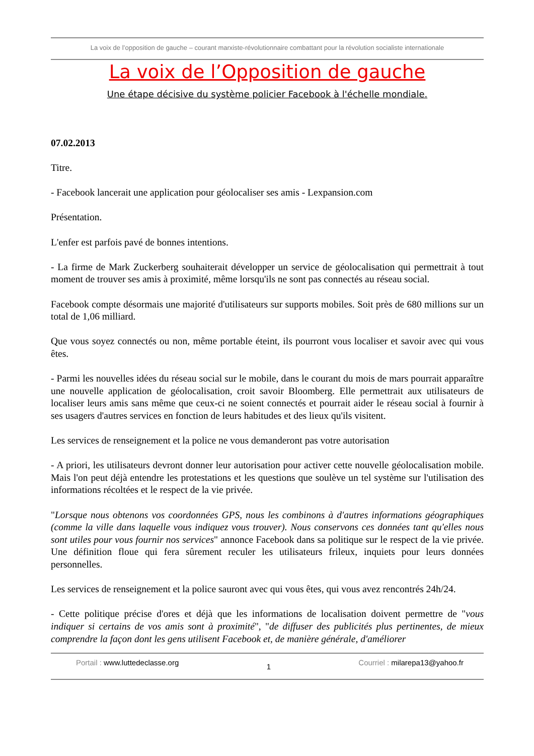La voix de l’opposition de gauche – courant marxiste-révolutionnaire combattant pour la révolution socialiste internationale
La voix de l’Opposition de gauche
Une étape décisive du système policier Facebook à l'échelle mondiale.
07.02.2013
Titre.
- Facebook lancerait une application pour géolocaliser ses amis - Lexpansion.com
Présentation.
L'enfer est parfois pavé de bonnes intentions.
- La firme de Mark Zuckerberg souhaiterait développer un service de géolocalisation qui permettrait à tout moment de trouver ses amis à proximité, même lorsqu'ils ne sont pas connectés au réseau social.
Facebook compte désormais une majorité d'utilisateurs sur supports mobiles. Soit près de 680 millions sur un total de 1,06 milliard.
Que vous soyez connectés ou non, même portable éteint, ils pourront vous localiser et savoir avec qui vous êtes.
- Parmi les nouvelles idées du réseau social sur le mobile, dans le courant du mois de mars pourrait apparaître une nouvelle application de géolocalisation, croit savoir Bloomberg. Elle permettrait aux utilisateurs de localiser leurs amis sans même que ceux-ci ne soient connectés et pourrait aider le réseau social à fournir à ses usagers d'autres services en fonction de leurs habitudes et des lieux qu'ils visitent.
Les services de renseignement et la police ne vous demanderont pas votre autorisation
- A priori, les utilisateurs devront donner leur autorisation pour activer cette nouvelle géolocalisation mobile. Mais l'on peut déjà entendre les protestations et les questions que soulève un tel système sur l'utilisation des informations récoltées et le respect de la vie privée.
"Lorsque nous obtenons vos coordonnées GPS, nous les combinons à d'autres informations géographiques (comme la ville dans laquelle vous indiquez vous trouver). Nous conservons ces données tant qu'elles nous sont utiles pour vous fournir nos services" annonce Facebook dans sa politique sur le respect de la vie privée. Une définition floue qui fera sûrement reculer les utilisateurs frileux, inquiets pour leurs données personnelles.
Les services de renseignement et la police sauront avec qui vous êtes, qui vous avez rencontrés 24h/24.
- Cette politique précise d'ores et déjà que les informations de localisation doivent permettre de "vous indiquer si certains de vos amis sont à proximité", "de diffuser des publicités plus pertinentes, de mieux comprendre la façon dont les gens utilisent Facebook et, de manière générale, d'améliorer
Portail : www.luttedeclasse.org 1 Courriel : milarepa13@yahoo.fr